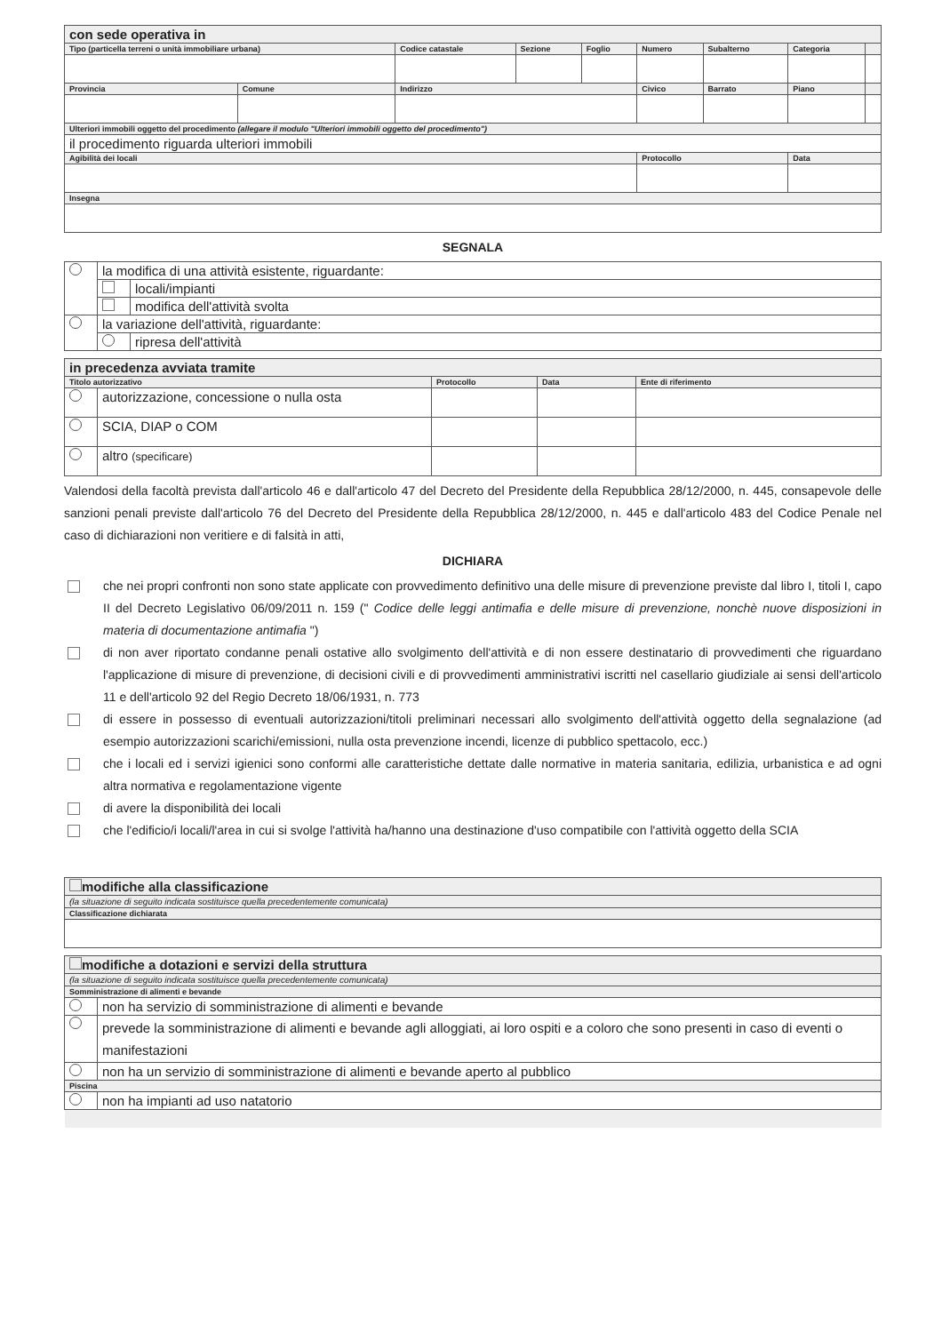| con sede operativa in | | | | | | | | |
| Tipo (particella terreni o unità immobiliare urbana) | | Codice catastale | Sezione | Foglio | Numero | Subalterno | Categoria | |
| Provincia | Comune | Indirizzo | | | Civico | Barrato | Piano | |
| Ulteriori immobili oggetto del procedimento (allegare il modulo "Ulteriori immobili oggetto del procedimento") | | | | | | | | |
| il procedimento riguarda ulteriori immobili | | | | | | | | |
| Agibilità dei locali | | | | | Protocollo | | Data | |
| Insegna | | | | | | | | |
SEGNALA
| | la modifica di una attività esistente, riguardante: | |
| | | locali/impianti |
| | | modifica dell'attività svolta |
| | la variazione dell'attività, riguardante: | |
| | | ripresa dell'attività |
| in precedenza avviata tramite | | | | |
| Titolo autorizzativo | | Protocollo | Data | Ente di riferimento |
| | autorizzazione, concessione o nulla osta | | | |
| | SCIA, DIAP o COM | | | |
| | altro (specificare) | | | |
Valendosi della facoltà prevista dall'articolo 46 e dall'articolo 47 del Decreto del Presidente della Repubblica 28/12/2000, n. 445, consapevole delle sanzioni penali previste dall'articolo 76 del Decreto del Presidente della Repubblica 28/12/2000, n. 445 e dall'articolo 483 del Codice Penale nel caso di dichiarazioni non veritiere e di falsità in atti,
DICHIARA
che nei propri confronti non sono state applicate con provvedimento definitivo una delle misure di prevenzione previste dal libro I, titoli I, capo II del Decreto Legislativo 06/09/2011 n. 159 (" Codice delle leggi antimafia e delle misure di prevenzione, nonchè nuove disposizioni in materia di documentazione antimafia ")
di non aver riportato condanne penali ostative allo svolgimento dell'attività e di non essere destinatario di provvedimenti che riguardano l'applicazione di misure di prevenzione, di decisioni civili e di provvedimenti amministrativi iscritti nel casellario giudiziale ai sensi dell'articolo 11 e dell'articolo 92 del Regio Decreto 18/06/1931, n. 773
di essere in possesso di eventuali autorizzazioni/titoli preliminari necessari allo svolgimento dell'attività oggetto della segnalazione (ad esempio autorizzazioni scarichi/emissioni, nulla osta prevenzione incendi, licenze di pubblico spettacolo, ecc.)
che i locali ed i servizi igienici sono conformi alle caratteristiche dettate dalle normative in materia sanitaria, edilizia, urbanistica e ad ogni altra normativa e regolamentazione vigente
di avere la disponibilità dei locali
che l'edificio/i locali/l'area in cui si svolge l'attività ha/hanno una destinazione d'uso compatibile con l'attività oggetto della SCIA
| modifiche alla classificazione |
| (la situazione di seguito indicata sostituisce quella precedentemente comunicata) |
| Classificazione dichiarata |
| modifiche a dotazioni e servizi della struttura | |
| (la situazione di seguito indicata sostituisce quella precedentemente comunicata) | |
| Somministrazione di alimenti e bevande | |
| | non ha servizio di somministrazione di alimenti e bevande |
| | prevede la somministrazione di alimenti e bevande agli alloggiati, ai loro ospiti e a coloro che sono presenti in caso di eventi o manifestazioni |
| | non ha un servizio di somministrazione di alimenti e bevande aperto al pubblico |
| Piscina | |
| | non ha impianti ad uso natatorio |